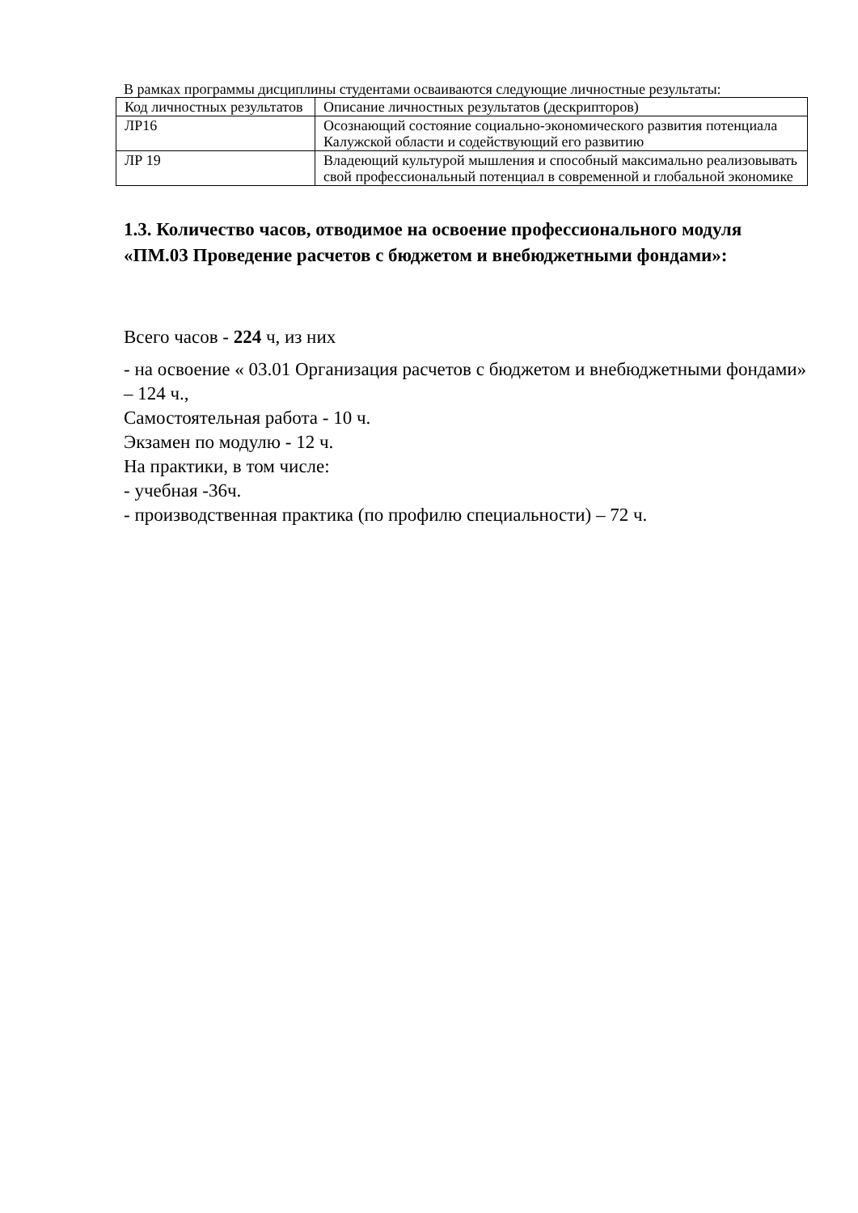В рамках программы дисциплины студентами осваиваются следующие личностные результаты:
| Код личностных результатов | Описание личностных результатов (дескрипторов) |
| ЛР16 | Осознающий состояние социально-экономического развития потенциала Калужской области и содействующий его развитию |
| ЛР 19 | Владеющий культурой мышления и способный максимально реализовывать свой профессиональный потенциал в современной и глобальной экономике |
1.3. Количество часов, отводимое на освоение профессионального модуля «ПМ.03 Проведение расчетов с бюджетом и внебюджетными фондами»:
Всего часов - 224 ч, из них
- на освоение « 03.01 Организация расчетов с бюджетом и внебюджетными фондами» – 124 ч.,
Самостоятельная работа - 10 ч.
Экзамен по модулю - 12 ч.
На практики, в том числе:
- учебная -36ч.
- производственная практика (по профилю специальности) – 72 ч.